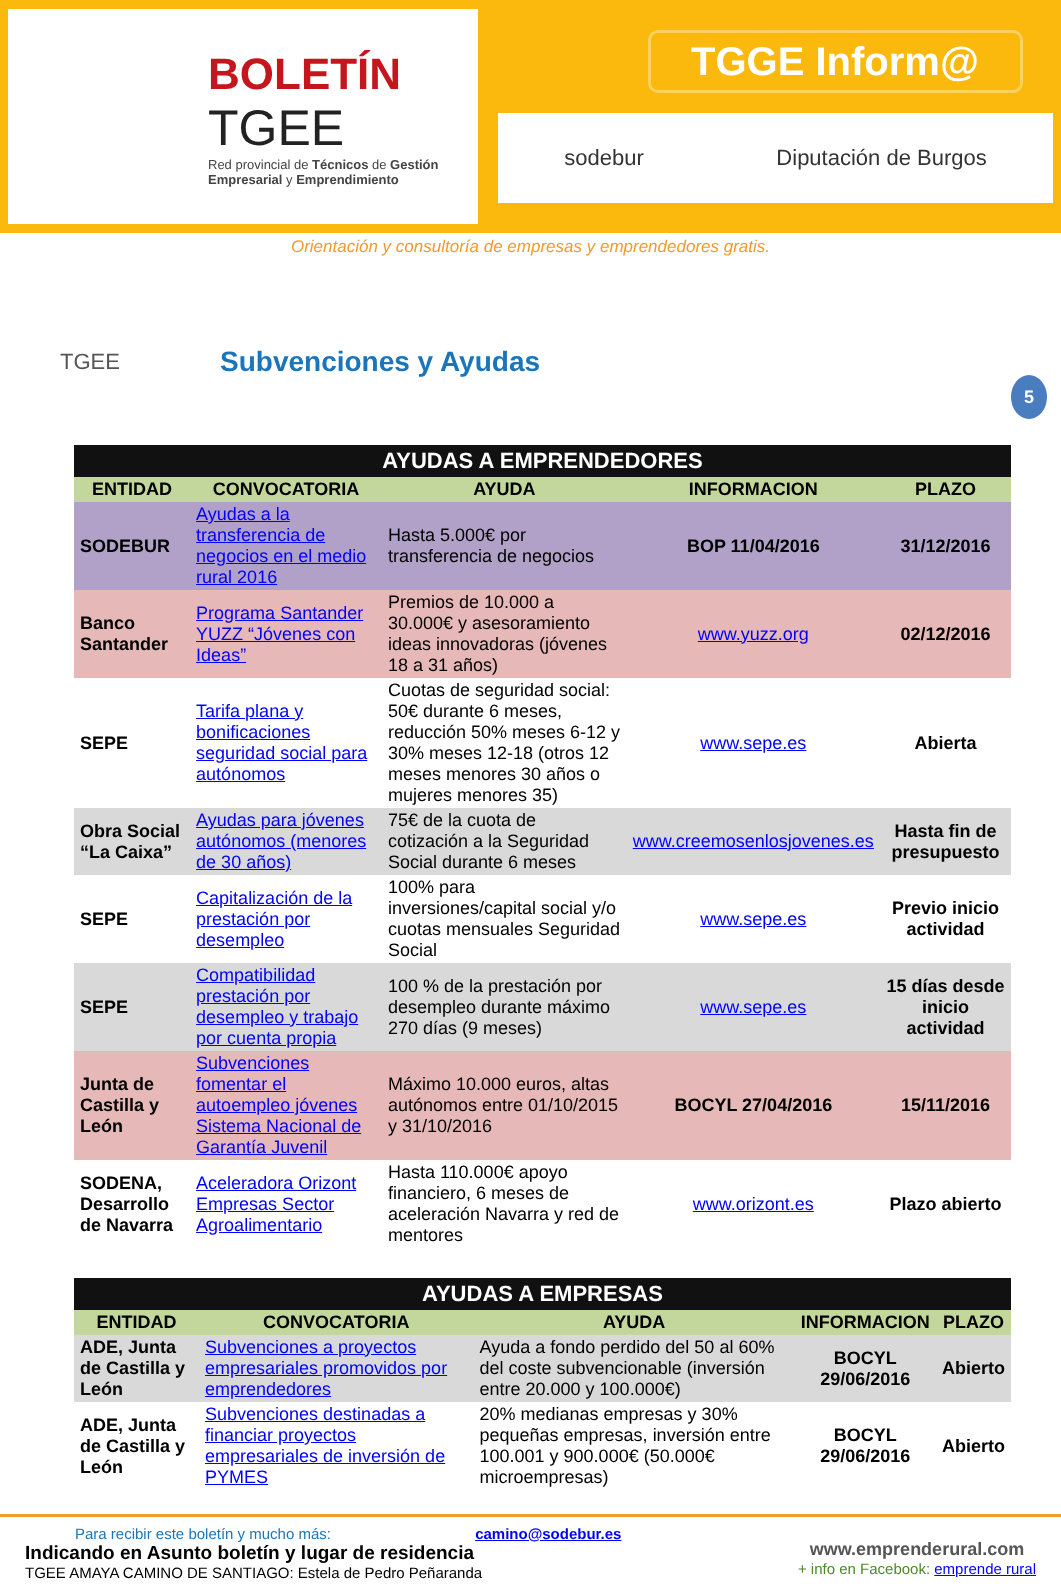BOLETÍN
TGEE
Red provincial de Técnicos de Gestión Empresarial y Emprendimiento
TGGE Inform@
sodebur Diputación de Burgos
Orientación y consultoría de empresas y emprendedores gratis.
TGEE
Subvenciones y Ayudas
5
| AYUDAS A EMPRENDEDORES | | | | |
| --- | --- | --- | --- | --- |
| ENTIDAD | CONVOCATORIA | AYUDA | INFORMACION | PLAZO |
| SODEBUR | Ayudas a la transferencia de negocios en el medio rural 2016 | Hasta 5.000€ por transferencia de negocios | BOP 11/04/2016 | 31/12/2016 |
| Banco Santander | Programa Santander YUZZ “Jóvenes con Ideas” | Premios de 10.000 a 30.000€ y asesoramiento ideas innovadoras (jóvenes 18 a 31 años) | www.yuzz.org | 02/12/2016 |
| SEPE | Tarifa plana y bonificaciones seguridad social para autónomos | Cuotas de seguridad social: 50€ durante 6 meses, reducción 50% meses 6-12 y 30% meses 12-18 (otros 12 meses menores 30 años o mujeres menores 35) | www.sepe.es | Abierta |
| Obra Social “La Caixa” | Ayudas para jóvenes autónomos (menores de 30 años) | 75€ de la cuota de cotización a la Seguridad Social durante 6 meses | www.creemosenlosjovenes.es | Hasta fin de presupuesto |
| SEPE | Capitalización de la prestación por desempleo | 100% para inversiones/capital social y/o cuotas mensuales Seguridad Social | www.sepe.es | Previo inicio actividad |
| SEPE | Compatibilidad prestación por desempleo y trabajo por cuenta propia | 100 % de la prestación por desempleo durante máximo 270 días (9 meses) | www.sepe.es | 15 días desde inicio actividad |
| Junta de Castilla y León | Subvenciones fomentar el autoempleo jóvenes Sistema Nacional de Garantía Juvenil | Máximo 10.000 euros, altas autónomos entre 01/10/2015 y 31/10/2016 | BOCYL 27/04/2016 | 15/11/2016 |
| SODENA, Desarrollo de Navarra | Aceleradora Orizont Empresas Sector Agroalimentario | Hasta 110.000€ apoyo financiero, 6 meses de aceleración Navarra y red de mentores | www.orizont.es | Plazo abierto |
| AYUDAS A EMPRESAS | | | | |
| --- | --- | --- | --- | --- |
| ENTIDAD | CONVOCATORIA | AYUDA | INFORMACION | PLAZO |
| ADE, Junta de Castilla y León | Subvenciones a proyectos empresariales promovidos por emprendedores | Ayuda a fondo perdido del 50 al 60% del coste subvencionable (inversión entre 20.000 y 100.000€) | BOCYL 29/06/2016 | Abierto |
| ADE, Junta de Castilla y León | Subvenciones destinadas a financiar proyectos empresariales de inversión de PYMES | 20% medianas empresas y 30% pequeñas empresas, inversión entre 100.001 y 900.000€ (50.000€ microempresas) | BOCYL 29/06/2016 | Abierto |
Para recibir este boletín y mucho más: camino@sodebur.es
Indicando en Asunto boletín y lugar de residencia
TGEE AMAYA CAMINO DE SANTIAGO: Estela de Pedro Peñaranda
www.emprenderural.com
+ info en Facebook: emprende rural